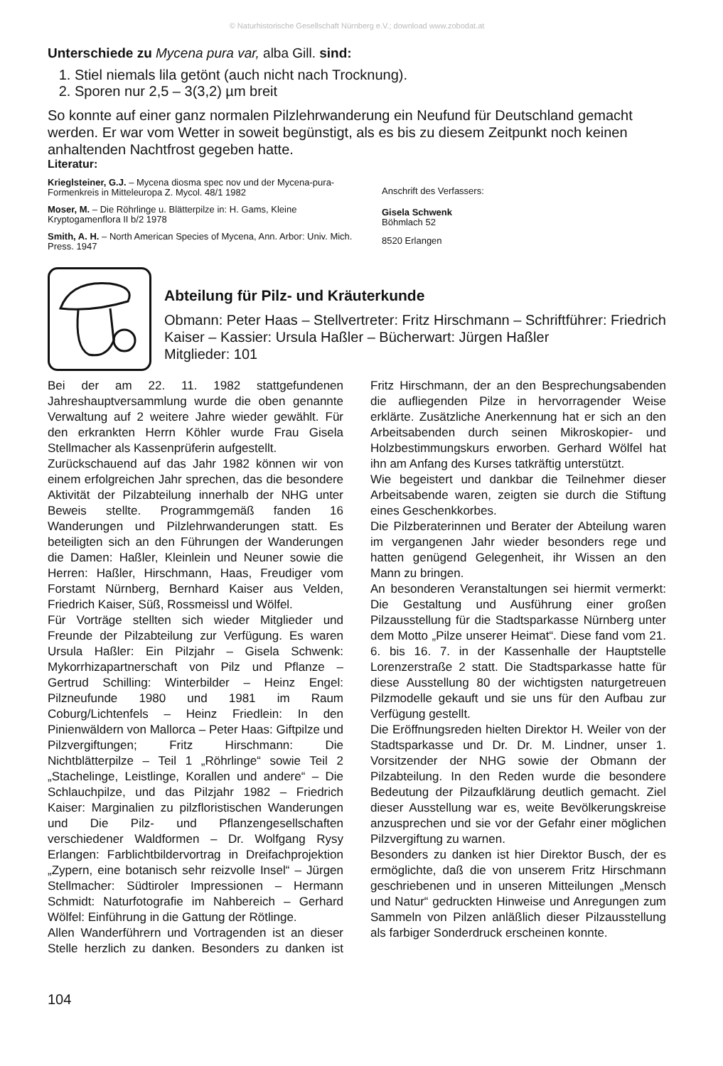© Naturhistorische Gesellschaft Nürnberg e.V.; download www.zobodat.at
Unterschiede zu Mycena pura var, alba Gill. sind:
1. Stiel niemals lila getönt (auch nicht nach Trocknung).
2. Sporen nur 2,5 – 3(3,2) µm breit
So konnte auf einer ganz normalen Pilzlehrwanderung ein Neufund für Deutschland gemacht werden. Er war vom Wetter in soweit begünstigt, als es bis zu diesem Zeitpunkt noch keinen anhaltenden Nachtfrost gegeben hatte.
Literatur:
Krieglsteiner, G.J. – Mycena diosma spec nov und der Mycena-pura-Formenkreis in Mitteleuropa Z. Mycol. 48/1 1982
Moser, M. – Die Röhrlinge u. Blätterpilze in: H. Gams, Kleine Kryptogamenflora II b/2 1978
Smith, A. H. – North American Species of Mycena, Ann. Arbor: Univ. Mich. Press. 1947
Anschrift des Verfassers:
Gisela Schwenk
Böhmlach 52
8520 Erlangen
Abteilung für Pilz- und Kräuterkunde
Obmann: Peter Haas – Stellvertreter: Fritz Hirschmann – Schriftführer: Friedrich Kaiser – Kassier: Ursula Haßler – Bücherwart: Jürgen Haßler
Mitglieder: 101
Bei der am 22. 11. 1982 stattgefundenen Jahreshauptversammlung wurde die oben genannte Verwaltung auf 2 weitere Jahre wieder gewählt. Für den erkrankten Herrn Köhler wurde Frau Gisela Stellmacher als Kassenprüferin aufgestellt.
Zurückschauend auf das Jahr 1982 können wir von einem erfolgreichen Jahr sprechen, das die besondere Aktivität der Pilzabteilung innerhalb der NHG unter Beweis stellte. Programmgemäß fanden 16 Wanderungen und Pilzlehrwanderungen statt. Es beteiligten sich an den Führungen der Wanderungen die Damen: Haßler, Kleinlein und Neuner sowie die Herren: Haßler, Hirschmann, Haas, Freudiger vom Forstamt Nürnberg, Bernhard Kaiser aus Velden, Friedrich Kaiser, Süß, Rossmeissl und Wölfel.
Für Vorträge stellten sich wieder Mitglieder und Freunde der Pilzabteilung zur Verfügung. Es waren Ursula Haßler: Ein Pilzjahr – Gisela Schwenk: Mykorrhizapartnerschaft von Pilz und Pflanze – Gertrud Schilling: Winterbilder – Heinz Engel: Pilzneufunde 1980 und 1981 im Raum Coburg/Lichtenfels – Heinz Friedlein: In den Pinienwäldern von Mallorca – Peter Haas: Giftpilze und Pilzvergiftungen; Fritz Hirschmann: Die Nichtblätterpilze – Teil 1 „Röhrlinge“ sowie Teil 2 „Stachelinge, Leistlinge, Korallen und andere“ – Die Schlauchpilze, und das Pilzjahr 1982 – Friedrich Kaiser: Marginalien zu pilzfloristischen Wanderungen und Die Pilz- und Pflanzengesellschaften verschiedener Waldformen – Dr. Wolfgang Rysy Erlangen: Farblichtbildervortrag in Dreifachprojektion „Zypern, eine botanisch sehr reizvolle Insel“ – Jürgen Stellmacher: Südtiroler Impressionen – Hermann Schmidt: Naturfotografie im Nahbereich – Gerhard Wölfel: Einführung in die Gattung der Rötlinge.
Allen Wanderführern und Vortragenden ist an dieser Stelle herzlich zu danken. Besonders zu danken ist Fritz Hirschmann, der an den Besprechungsabenden die aufliegenden Pilze in hervorragender Weise erklärte. Zusätzliche Anerkennung hat er sich an den Arbeitsabenden durch seinen Mikroskopier- und Holzbestimmungskurs erworben. Gerhard Wölfel hat ihn am Anfang des Kurses tatkräftig unterstützt.
Wie begeistert und dankbar die Teilnehmer dieser Arbeitsabende waren, zeigten sie durch die Stiftung eines Geschenkkorbes.
Die Pilzberaterinnen und Berater der Abteilung waren im vergangenen Jahr wieder besonders rege und hatten genügend Gelegenheit, ihr Wissen an den Mann zu bringen.
An besonderen Veranstaltungen sei hiermit vermerkt: Die Gestaltung und Ausführung einer großen Pilzausstellung für die Stadtsparkasse Nürnberg unter dem Motto „Pilze unserer Heimat“. Diese fand vom 21. 6. bis 16. 7. in der Kassenhalle der Hauptstelle Lorenzerstraße 2 statt. Die Stadtsparkasse hatte für diese Ausstellung 80 der wichtigsten naturgetreuen Pilzmodelle gekauft und sie uns für den Aufbau zur Verfügung gestellt.
Die Eröffnungsreden hielten Direktor H. Weiler von der Stadtsparkasse und Dr. Dr. M. Lindner, unser 1. Vorsitzender der NHG sowie der Obmann der Pilzabteilung. In den Reden wurde die besondere Bedeutung der Pilzaufklärung deutlich gemacht. Ziel dieser Ausstellung war es, weite Bevölkerungskreise anzusprechen und sie vor der Gefahr einer möglichen Pilzvergiftung zu warnen.
Besonders zu danken ist hier Direktor Busch, der es ermöglichte, daß die von unserem Fritz Hirschmann geschriebenen und in unseren Mitteilungen „Mensch und Natur“ gedruckten Hinweise und Anregungen zum Sammeln von Pilzen anläßlich dieser Pilzausstellung als farbiger Sonderdruck erscheinen konnte.
104